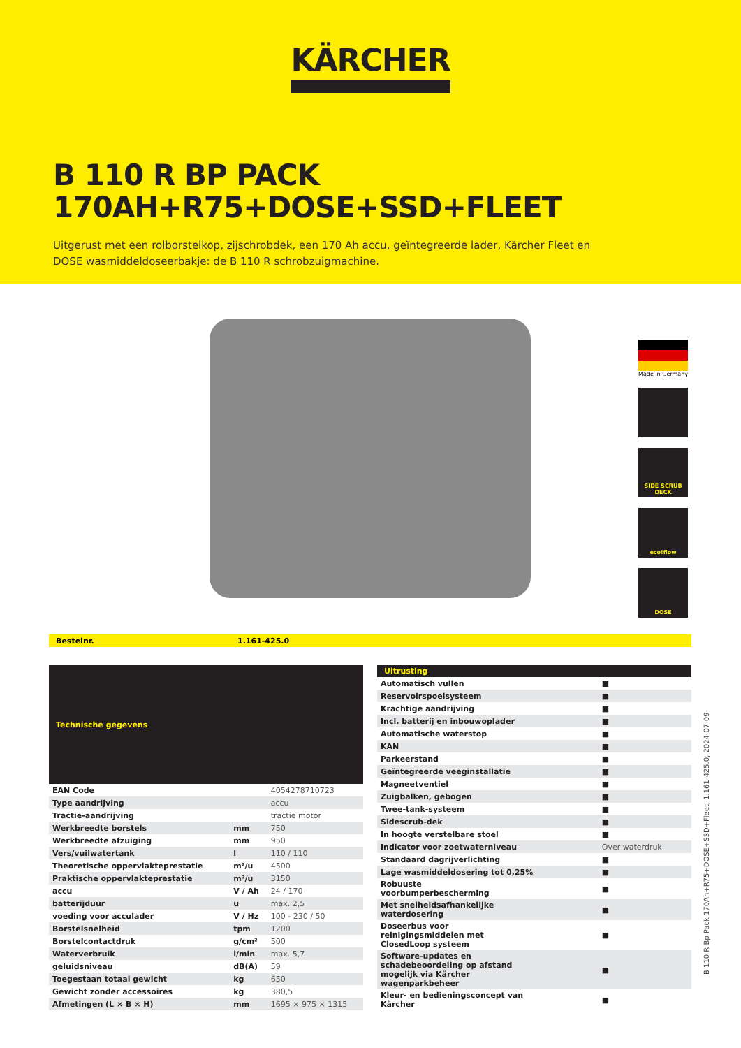KÄRCHER
B 110 R BP PACK
170AH+R75+DOSE+SSD+FLEET
Uitgerust met een rolborstelkop, zijschrobdek, een 170 Ah accu, geïntegreerde lader, Kärcher Fleet en DOSE wasmiddeldoseerbakje: de B 110 R schrobzuigmachine.
Made in Germany
SIDE SCRUB DECK
eco!flow
DOSE
Bestelnr. 1.161-425.0
| Technische gegevens | | |
| --- | --- | --- |
| EAN Code | | 4054278710723 |
| Type aandrijving | | accu |
| Tractie-aandrijving | | tractie motor |
| Werkbreedte borstels | mm | 750 |
| Werkbreedte afzuiging | mm | 950 |
| Vers/vuilwatertank | l | 110 / 110 |
| Theoretische oppervlakteprestatie | m²/u | 4500 |
| Praktische oppervlakteprestatie | m²/u | 3150 |
| accu | V / Ah | 24 / 170 |
| batterijduur | u | max. 2,5 |
| voeding voor acculader | V / Hz | 100 - 230 / 50 |
| Borstelsnelheid | tpm | 1200 |
| Borstelcontactdruk | g/cm² | 500 |
| Waterverbruik | l/min | max. 5,7 |
| geluidsniveau | dB(A) | 59 |
| Toegestaan totaal gewicht | kg | 650 |
| Gewicht zonder accessoires | kg | 380,5 |
| Afmetingen (L × B × H) | mm | 1695 × 975 × 1315 |
| Uitrusting | |
| --- | --- |
| Automatisch vullen | ■ |
| Reservoirspoelsysteem | ■ |
| Krachtige aandrijving | ■ |
| Incl. batterij en inbouwoplader | ■ |
| Automatische waterstop | ■ |
| KAN | ■ |
| Parkeerstand | ■ |
| Geïntegreerde veeginstallatie | ■ |
| Magneetventiel | ■ |
| Zuigbalken, gebogen | ■ |
| Twee-tank-systeem | ■ |
| Sidescrub-dek | ■ |
| In hoogte verstelbare stoel | ■ |
| Indicator voor zoetwaterniveau | Over waterdruk |
| Standaard dagrijverlichting | ■ |
| Lage wasmiddeldosering tot 0,25% | ■ |
| Robuuste voorbumperbescherming | ■ |
| Met snelheidsafhankelijke waterdosering | ■ |
| Doseerbus voor reinigingsmiddelen met ClosedLoop systeem | ■ |
| Software-updates en schadebeoordeling op afstand mogelijk via Kärcher wagenparkbeheer | ■ |
| Kleur- en bedieningsconcept van Kärcher | ■ |
B 110 R Bp Pack 170Ah+R75+DOSE+SSD+Fleet, 1.161-425.0, 2024-07-09